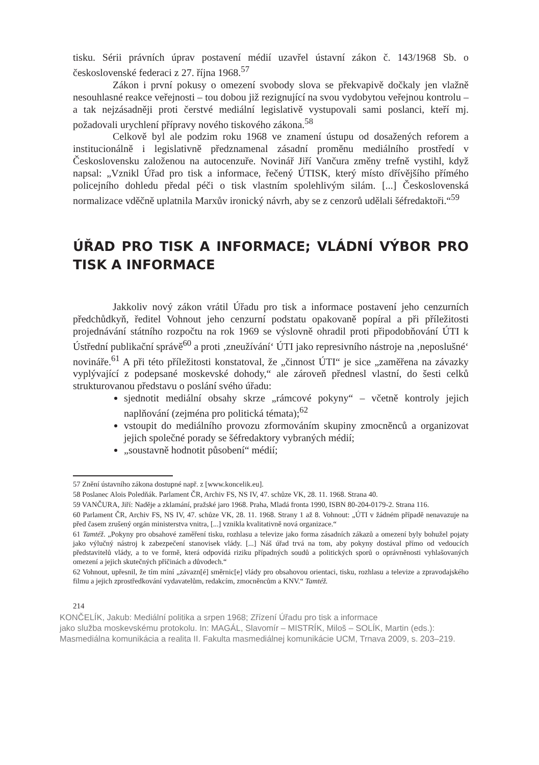tisku. Sérii právních úprav postavení médií uzavřel ústavní zákon č. 143/1968 Sb. o československé federaci z 27. října 1968.<sup>57</sup>
Zákon i první pokusy o omezení svobody slova se překvapivě dočkaly jen vlažně nesouhlasné reakce veřejnosti – tou dobou již rezignující na svou vydobytou veřejnou kontrolu – a tak nejzásadněji proti čerstvé mediální legislativě vystupovali sami poslanci, kteří mj. požadovali urychlení přípravy nového tiskového zákona.<sup>58</sup>
Celkově byl ale podzim roku 1968 ve znamení ústupu od dosažených reforem a institucionálně i legislativně předznamenal zásadní proměnu mediálního prostředí v Československu založenou na autocenzuře. Novinář Jiří Vančura změny trefně vystihl, když napsal: „Vznikl Úřad pro tisk a informace, řečený ÚTISK, který místo dřívějšího přímého policejního dohledu předal péči o tisk vlastním spolehlivým silám. [...] Československá normalizace vděčně uplatnila Marxův ironický návrh, aby se z cenzorů udělali šéfredaktoři.“<sup>59</sup>
ÚŘAD PRO TISK A INFORMACE; VLÁDNÍ VÝBOR PRO TISK A INFORMACE
Jakkoliv nový zákon vrátil Úřadu pro tisk a informace postavení jeho cenzurních předchůdkyň, ředitel Vohnout jeho cenzurní podstatu opakovaně popíral a při příležitosti projednávání státního rozpočtu na rok 1969 se výslovně ohradil proti připodobňování ÚTI k Ústřední publikační správě<sup>60</sup> a proti ‚zneužívání‘ ÚTI jako represivního nástroje na ‚neposlušné‘ novináře.<sup>61</sup> A při této příležitosti konstatoval, že „činnost ÚTI“ je sice „zaměřena na závazky vyplývající z podepsané moskevské dohody,“ ale zároveň přednesl vlastní, do šesti celků strukturovanou představu o poslání svého úřadu:
sjednotit mediální obsahy skrze „rámcové pokyny“ – včetně kontroly jejich naplňování (zejména pro politická témata);<sup>62</sup>
vstoupit do mediálního provozu zformováním skupiny zmocněnců a organizovat jejich společné porady se šéfredaktory vybraných médií;
„soustavně hodnotit působení“ médií;
57 Znění ústavního zákona dostupné např. z [www.koncelik.eu].
58 Poslanec Alois Poledňák. Parlament ČR, Archiv FS, NS IV, 47. schůze VK, 28. 11. 1968. Strana 40.
59 VANČURA, Jiří: Naděje a zklamání, pražské jaro 1968. Praha, Mladá fronta 1990, ISBN 80-204-0179-2. Strana 116.
60 Parlament ČR, Archiv FS, NS IV, 47. schůze VK, 28. 11. 1968. Strany 1 až 8. Vohnout: „ÚTI v žádném případě nenavazuje na před časem zrušený orgán ministerstva vnitra, [...] vznikla kvalitativně nová organizace.“
61 Tamtéž. „Pokyny pro obsahové zaměření tisku, rozhlasu a televize jako forma zásadních zákazů a omezení byly bohužel pojaty jako výlučný nástroj k zabezpečení stanovisek vlády. [...] Náš úřad trvá na tom, aby pokyny dostával přímo od vedoucích představitelů vlády, a to ve formě, která odpovídá riziku případných soudů a politických sporů o oprávněnosti vyhlašovaných omezení a jejich skutečných příčinách a důvodech.“
62 Vohnout, upřesnil, že tím míní „závazn[é] směrnic[e] vlády pro obsahovou orientaci, tisku, rozhlasu a televize a zpravodajského filmu a jejich zprostředkování vydavatelům, redakcím, zmocněncům a KNV.“ Tamtéž.
214
KONČELÍK, Jakub: Mediální politika a srpen 1968; Zřízení Úřadu pro tisk a informace
jako služba moskevskému protokolu. In: MAGÁL, Slavomír – MISTRÍK, Miloš – SOLÍK, Martin (eds.):
Masmediálna komunikácia a realita II. Fakulta masmediálnej komunikácie UCM, Trnava 2009, s. 203–219.